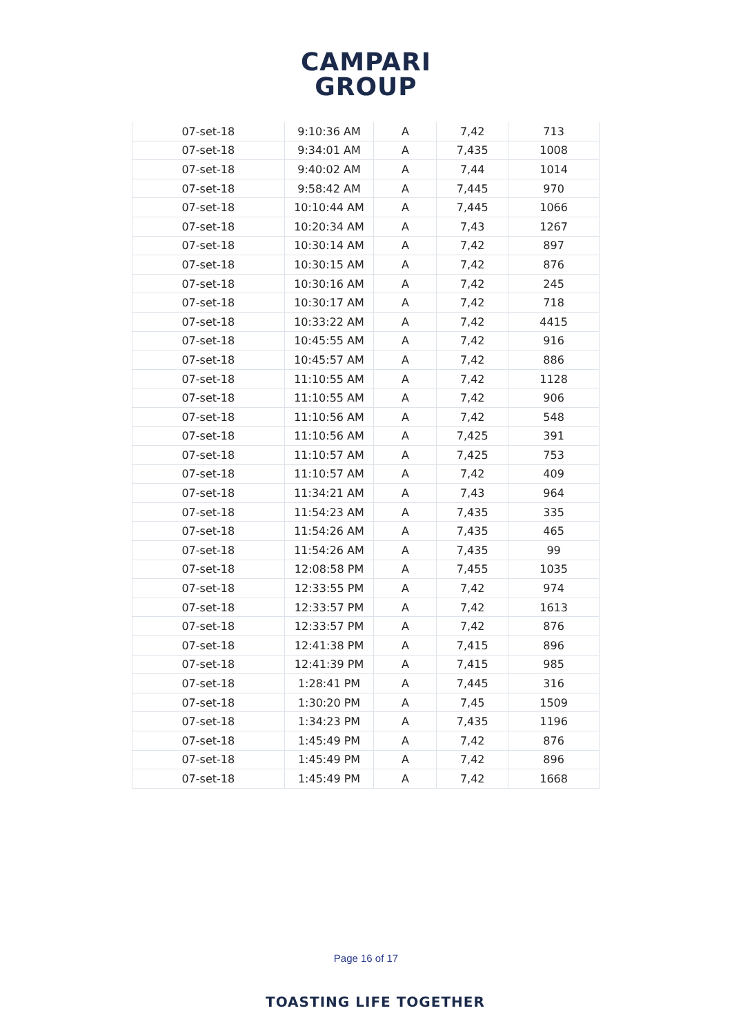CAMPARI
GROUP
| 07-set-18 | 9:10:36 AM | A | 7,42 | 713 |
| 07-set-18 | 9:34:01 AM | A | 7,435 | 1008 |
| 07-set-18 | 9:40:02 AM | A | 7,44 | 1014 |
| 07-set-18 | 9:58:42 AM | A | 7,445 | 970 |
| 07-set-18 | 10:10:44 AM | A | 7,445 | 1066 |
| 07-set-18 | 10:20:34 AM | A | 7,43 | 1267 |
| 07-set-18 | 10:30:14 AM | A | 7,42 | 897 |
| 07-set-18 | 10:30:15 AM | A | 7,42 | 876 |
| 07-set-18 | 10:30:16 AM | A | 7,42 | 245 |
| 07-set-18 | 10:30:17 AM | A | 7,42 | 718 |
| 07-set-18 | 10:33:22 AM | A | 7,42 | 4415 |
| 07-set-18 | 10:45:55 AM | A | 7,42 | 916 |
| 07-set-18 | 10:45:57 AM | A | 7,42 | 886 |
| 07-set-18 | 11:10:55 AM | A | 7,42 | 1128 |
| 07-set-18 | 11:10:55 AM | A | 7,42 | 906 |
| 07-set-18 | 11:10:56 AM | A | 7,42 | 548 |
| 07-set-18 | 11:10:56 AM | A | 7,425 | 391 |
| 07-set-18 | 11:10:57 AM | A | 7,425 | 753 |
| 07-set-18 | 11:10:57 AM | A | 7,42 | 409 |
| 07-set-18 | 11:34:21 AM | A | 7,43 | 964 |
| 07-set-18 | 11:54:23 AM | A | 7,435 | 335 |
| 07-set-18 | 11:54:26 AM | A | 7,435 | 465 |
| 07-set-18 | 11:54:26 AM | A | 7,435 | 99 |
| 07-set-18 | 12:08:58 PM | A | 7,455 | 1035 |
| 07-set-18 | 12:33:55 PM | A | 7,42 | 974 |
| 07-set-18 | 12:33:57 PM | A | 7,42 | 1613 |
| 07-set-18 | 12:33:57 PM | A | 7,42 | 876 |
| 07-set-18 | 12:41:38 PM | A | 7,415 | 896 |
| 07-set-18 | 12:41:39 PM | A | 7,415 | 985 |
| 07-set-18 | 1:28:41 PM | A | 7,445 | 316 |
| 07-set-18 | 1:30:20 PM | A | 7,45 | 1509 |
| 07-set-18 | 1:34:23 PM | A | 7,435 | 1196 |
| 07-set-18 | 1:45:49 PM | A | 7,42 | 876 |
| 07-set-18 | 1:45:49 PM | A | 7,42 | 896 |
| 07-set-18 | 1:45:49 PM | A | 7,42 | 1668 |
Page 16 of 17
TOASTING LIFE TOGETHER